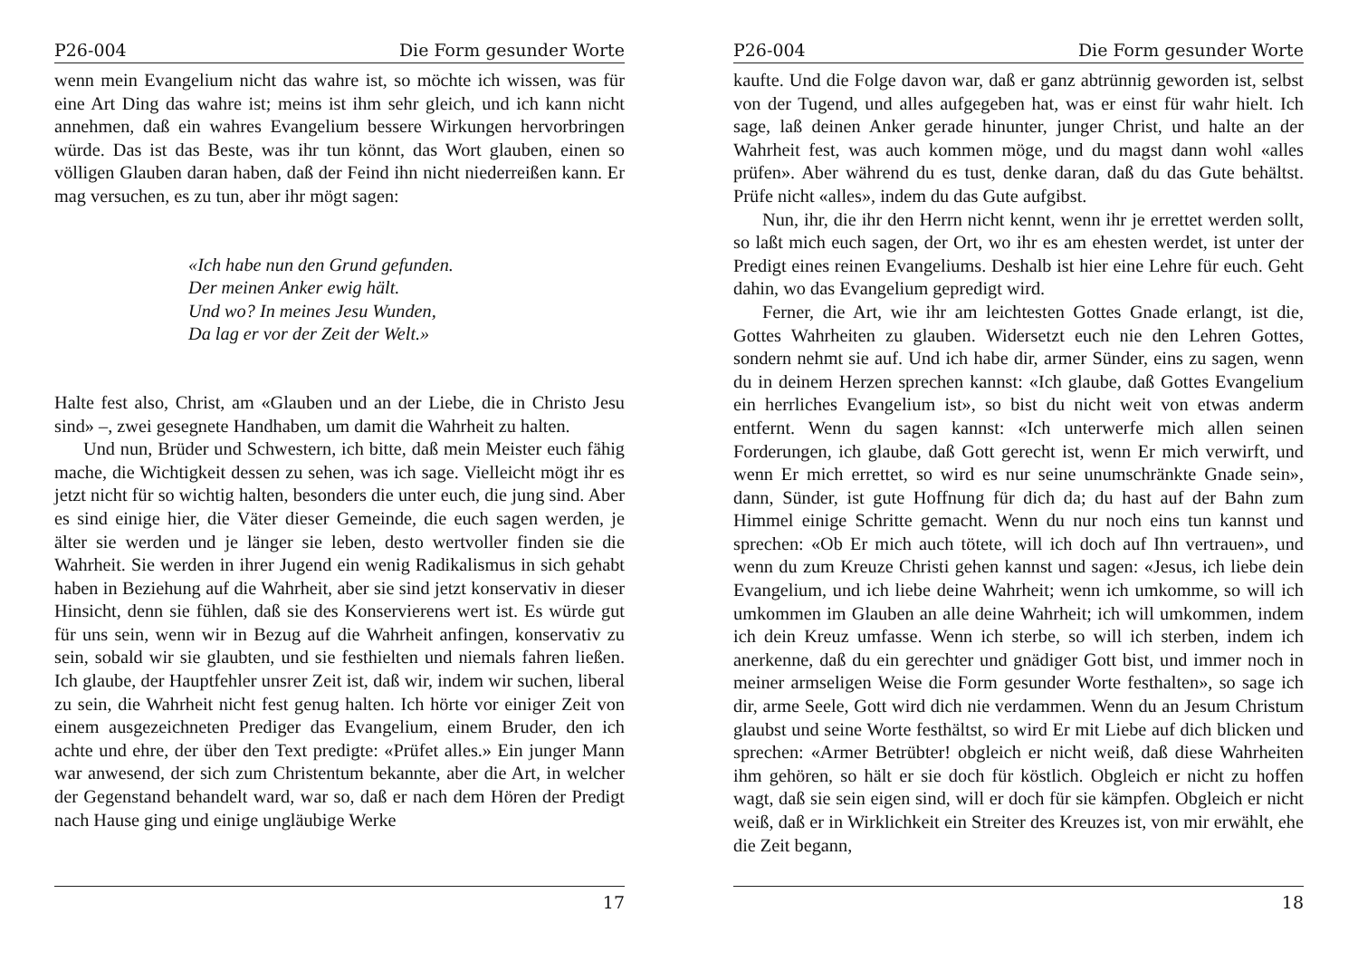P26-004 Die Form gesunder Worte
wenn mein Evangelium nicht das wahre ist, so möchte ich wissen, was für eine Art Ding das wahre ist; meins ist ihm sehr gleich, und ich kann nicht annehmen, daß ein wahres Evangelium bessere Wirkungen hervorbringen würde. Das ist das Beste, was ihr tun könnt, das Wort glauben, einen so völligen Glauben daran haben, daß der Feind ihn nicht niederreißen kann. Er mag versuchen, es zu tun, aber ihr mögt sagen:
«Ich habe nun den Grund gefunden.
Der meinen Anker ewig hält.
Und wo? In meines Jesu Wunden,
Da lag er vor der Zeit der Welt.»
Halte fest also, Christ, am «Glauben und an der Liebe, die in Christo Jesu sind» –, zwei gesegnete Handhaben, um damit die Wahrheit zu halten.
Und nun, Brüder und Schwestern, ich bitte, daß mein Meister euch fähig mache, die Wichtigkeit dessen zu sehen, was ich sage. Vielleicht mögt ihr es jetzt nicht für so wichtig halten, besonders die unter euch, die jung sind. Aber es sind einige hier, die Väter dieser Gemeinde, die euch sagen werden, je älter sie werden und je länger sie leben, desto wertvoller finden sie die Wahrheit. Sie werden in ihrer Jugend ein wenig Radikalismus in sich gehabt haben in Beziehung auf die Wahrheit, aber sie sind jetzt konservativ in dieser Hinsicht, denn sie fühlen, daß sie des Konservierens wert ist. Es würde gut für uns sein, wenn wir in Bezug auf die Wahrheit anfingen, konservativ zu sein, sobald wir sie glaubten, und sie festhielten und niemals fahren ließen. Ich glaube, der Hauptfehler unsrer Zeit ist, daß wir, indem wir suchen, liberal zu sein, die Wahrheit nicht fest genug halten. Ich hörte vor einiger Zeit von einem ausgezeichneten Prediger das Evangelium, einem Bruder, den ich achte und ehre, der über den Text predigte: «Prüfet alles.» Ein junger Mann war anwesend, der sich zum Christentum bekannte, aber die Art, in welcher der Gegenstand behandelt ward, war so, daß er nach dem Hören der Predigt nach Hause ging und einige ungläubige Werke
17
P26-004 Die Form gesunder Worte
kaufte. Und die Folge davon war, daß er ganz abtrünnig geworden ist, selbst von der Tugend, und alles aufgegeben hat, was er einst für wahr hielt. Ich sage, laß deinen Anker gerade hinunter, junger Christ, und halte an der Wahrheit fest, was auch kommen möge, und du magst dann wohl «alles prüfen». Aber während du es tust, denke daran, daß du das Gute behältst. Prüfe nicht «alles», indem du das Gute aufgibst.
Nun, ihr, die ihr den Herrn nicht kennt, wenn ihr je errettet werden sollt, so laßt mich euch sagen, der Ort, wo ihr es am ehesten werdet, ist unter der Predigt eines reinen Evangeliums. Deshalb ist hier eine Lehre für euch. Geht dahin, wo das Evangelium gepredigt wird.
Ferner, die Art, wie ihr am leichtesten Gottes Gnade erlangt, ist die, Gottes Wahrheiten zu glauben. Widersetzt euch nie den Lehren Gottes, sondern nehmt sie auf. Und ich habe dir, armer Sünder, eins zu sagen, wenn du in deinem Herzen sprechen kannst: «Ich glaube, daß Gottes Evangelium ein herrliches Evangelium ist», so bist du nicht weit von etwas anderm entfernt. Wenn du sagen kannst: «Ich unterwerfe mich allen seinen Forderungen, ich glaube, daß Gott gerecht ist, wenn Er mich verwirft, und wenn Er mich errettet, so wird es nur seine unumschränkte Gnade sein», dann, Sünder, ist gute Hoffnung für dich da; du hast auf der Bahn zum Himmel einige Schritte gemacht. Wenn du nur noch eins tun kannst und sprechen: «Ob Er mich auch tötete, will ich doch auf Ihn vertrauen», und wenn du zum Kreuze Christi gehen kannst und sagen: «Jesus, ich liebe dein Evangelium, und ich liebe deine Wahrheit; wenn ich umkomme, so will ich umkommen im Glauben an alle deine Wahrheit; ich will umkommen, indem ich dein Kreuz umfasse. Wenn ich sterbe, so will ich sterben, indem ich anerkenne, daß du ein gerechter und gnädiger Gott bist, und immer noch in meiner armseligen Weise die Form gesunder Worte festhalten», so sage ich dir, arme Seele, Gott wird dich nie verdammen. Wenn du an Jesum Christum glaubst und seine Worte festhältst, so wird Er mit Liebe auf dich blicken und sprechen: «Armer Betrübter! obgleich er nicht weiß, daß diese Wahrheiten ihm gehören, so hält er sie doch für köstlich. Obgleich er nicht zu hoffen wagt, daß sie sein eigen sind, will er doch für sie kämpfen. Obgleich er nicht weiß, daß er in Wirklichkeit ein Streiter des Kreuzes ist, von mir erwählt, ehe die Zeit begann,
18